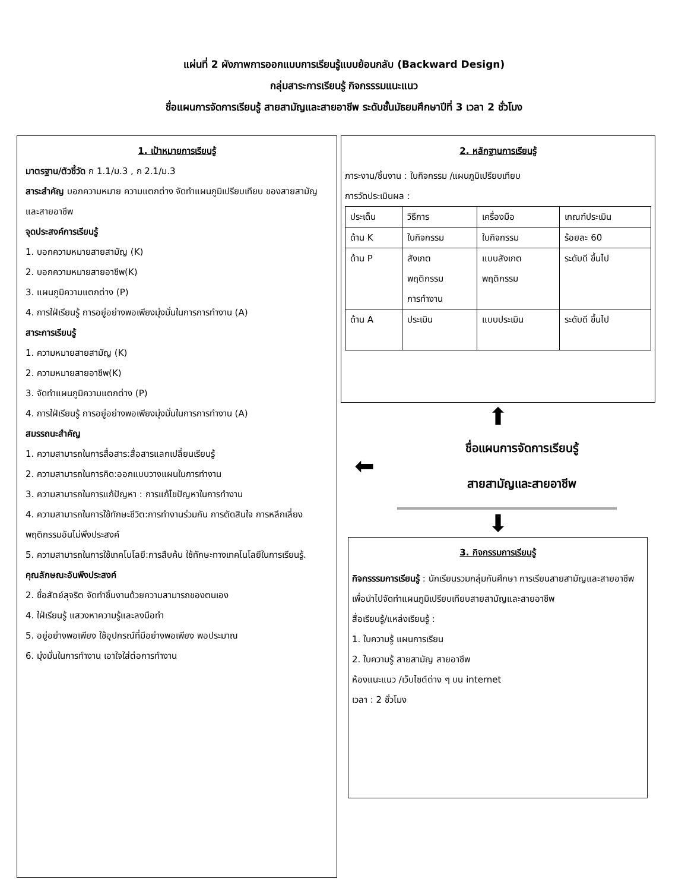แผ่นที่ 2 ผังภาพการออกแบบการเรียนรู้แบบย้อนกลับ (Backward Design)
กลุ่มสาระการเรียนรู้ กิจกรรรมแนะแนว
ชื่อแผนการจัดการเรียนรู้ สายสามัญและสายอาชีพ ระดับชั้นมัธยมศึกษาปีที่ 3 เวลา 2 ชั่วโมง
1. เป้าหมายการเรียนรู้
มาตรฐาน/ตัวชี้วัด ก 1.1/ม.3 , ก 2.1/ม.3
สาระสำคัญ บอกความหมาย ความแตกต่าง จัดทำแผนภูมิเปรียบเทียบ ของสายสามัญและสายอาชีพ
จุดประสงค์การเรียนรู้
1. บอกความหมายสายสามัญ (K)
2. บอกความหมายสายอาชีพ(K)
3. แผนภูมิความแตกต่าง (P)
4. การใฝ่เรียนรู้ การอยู่อย่างพอเพียงมุ่งมั่นในการการทำงาน (A)
สาระการเรียนรู้
1. ความหมายสายสามัญ (K)
2. ความหมายสายอาชีพ(K)
3. จัดทำแผนภูมิความแตกต่าง (P)
4. การใฝ่เรียนรู้ การอยู่อย่างพอเพียงมุ่งมั่นในการการทำงาน (A)
สมรรถนะสำคัญ
1. ความสามารถในการสื่อสาร:สื่อสารแลกเปลี่ยนเรียนรู้
2. ความสามารถในการคิด:ออกแบบวางแผนในการทำงาน
3. ความสามารถในการแก้ปัญหา : การแก้ไขปัญหาในการทำงาน
4. ความสามารถในการใช้ทักษะชีวิต:การทำงานร่วมกัน การตัดสินใจ การหลีกเลี่ยงพฤติกรรมอันไม่พึงประสงค์
5. ความสามารถในการใช้เทคโนโลยี:การสืบค้น ใช้ทักษะทางเทคโนโลยีในการเรียนรู้.
คุณลักษณะอันพึงประสงค์
2. ซื่อสัตย์สุจริต จัดทำชิ้นงานด้วยความสามารถของตนเอง
4. ใฝ่เรียนรู้ แสวงหาความรู้และลงมือทำ
5. อยู่อย่างพอเพียง ใช้อุปกรณ์ที่มีอย่างพอเพียง พอประมาณ
6. มุ่งมั่นในการทำงาน เอาใจใส่ต่อการทำงาน
2. หลักฐานการเรียนรู้
ภาระงาน/ชิ้นงาน : ใบกิจกรรม /แผนภูมิเปรียบเทียบ
การวัดประเมินผล :
| ประเด็น | วิธีการ | เครื่องมือ | เกณฑ์ประเมิน |
| ด้าน K | ใบกิจกรรม | ใบกิจกรรม | ร้อยละ 60 |
| ด้าน P | สังเกต พฤติกรรม การทำงาน | แบบสังเกต พฤติกรรม | ระดับดี ขึ้นไป |
| ด้าน A | ประเมิน | แบบประเมิน | ระดับดี ขึ้นไป |
⬆
⬅
ชื่อแผนการจัดการเรียนรู้
สายสามัญและสายอาชีพ
⬇
3. กิจกรรมการเรียนรู้
กิจกรรรมการเรียนรู้ : นักเรียนรวมกลุ่มกันศึกษา การเรียนสายสามัญและสายอาชีพ เพื่อนำไปจัดทำแผนภูมิเปรียบเทียบสายสามัญและสายอาชีพ
สื่อเรียนรู้/แหล่งเรียนรู้ :
1. ใบความรู้ แผนการเรียน
2. ใบความรู้ สายสามัญ สายอาชีพ
ห้องแนะแนว /เว็บไซต์ต่าง ๆ บน internet
เวลา : 2 ชั่วโมง